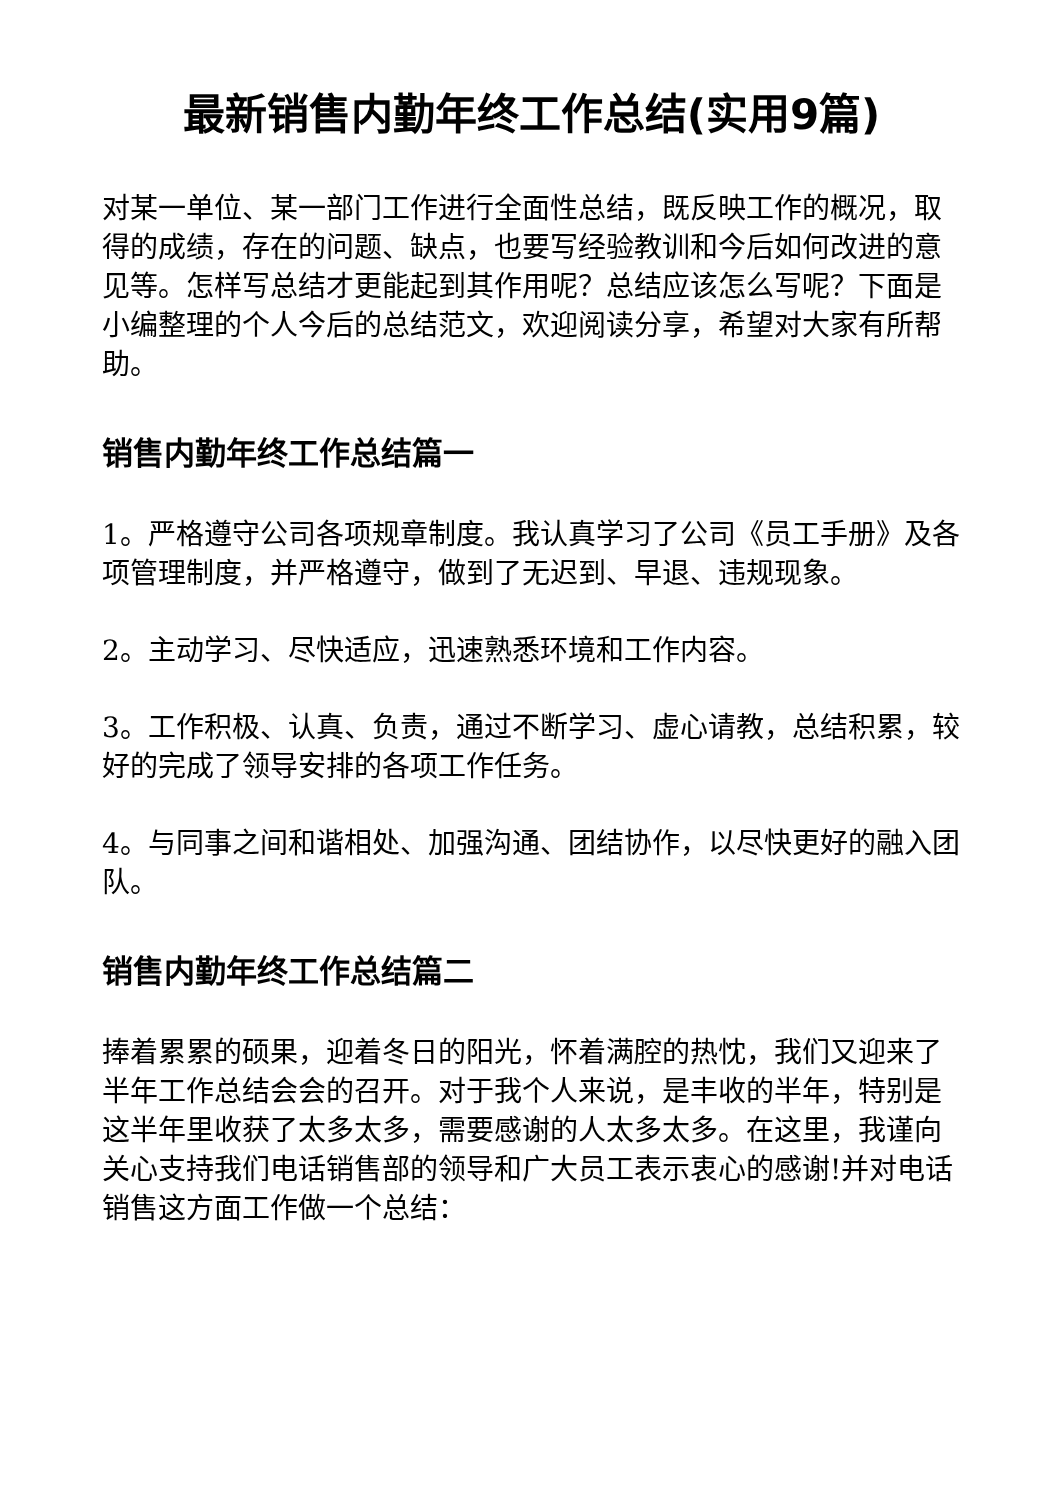最新销售内勤年终工作总结(实用9篇)
对某一单位、某一部门工作进行全面性总结，既反映工作的概况，取得的成绩，存在的问题、缺点，也要写经验教训和今后如何改进的意见等。怎样写总结才更能起到其作用呢？总结应该怎么写呢？下面是小编整理的个人今后的总结范文，欢迎阅读分享，希望对大家有所帮助。
销售内勤年终工作总结篇一
1。严格遵守公司各项规章制度。我认真学习了公司《员工手册》及各项管理制度，并严格遵守，做到了无迟到、早退、违规现象。
2。主动学习、尽快适应，迅速熟悉环境和工作内容。
3。工作积极、认真、负责，通过不断学习、虚心请教，总结积累，较好的完成了领导安排的各项工作任务。
4。与同事之间和谐相处、加强沟通、团结协作，以尽快更好的融入团队。
销售内勤年终工作总结篇二
捧着累累的硕果，迎着冬日的阳光，怀着满腔的热忱，我们又迎来了半年工作总结会会的召开。对于我个人来说，是丰收的半年，特别是这半年里收获了太多太多，需要感谢的人太多太多。在这里，我谨向关心支持我们电话销售部的领导和广大员工表示衷心的感谢!并对电话销售这方面工作做一个总结：